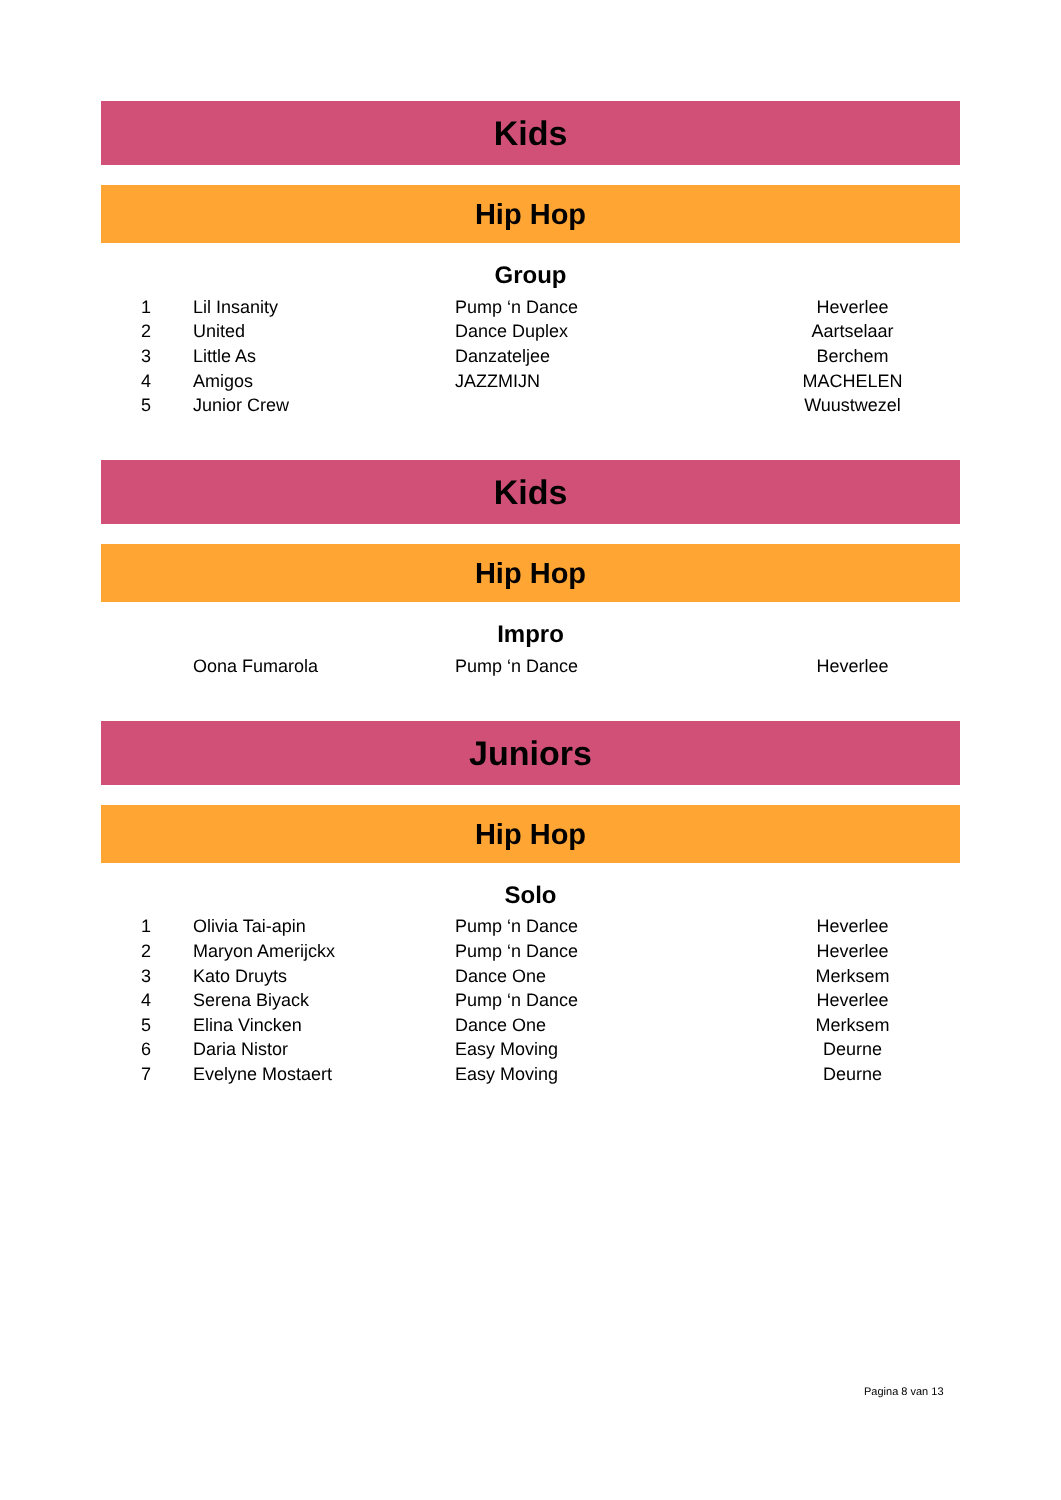Kids
Hip Hop
Group
| 1 | Lil Insanity | Pump ‘n Dance | Heverlee |
| 2 | United | Dance Duplex | Aartselaar |
| 3 | Little As | Danzateljee | Berchem |
| 4 | Amigos | JAZZMIJN | MACHELEN |
| 5 | Junior Crew | | Wuustwezel |
Kids
Hip Hop
Impro
| | Oona Fumarola | Pump ‘n Dance | Heverlee |
Juniors
Hip Hop
Solo
| 1 | Olivia Tai-apin | Pump ‘n Dance | Heverlee |
| 2 | Maryon Amerijckx | Pump ‘n Dance | Heverlee |
| 3 | Kato Druyts | Dance One | Merksem |
| 4 | Serena Biyack | Pump ‘n Dance | Heverlee |
| 5 | Elina Vincken | Dance One | Merksem |
| 6 | Daria Nistor | Easy Moving | Deurne |
| 7 | Evelyne Mostaert | Easy Moving | Deurne |
Pagina 8 van 13